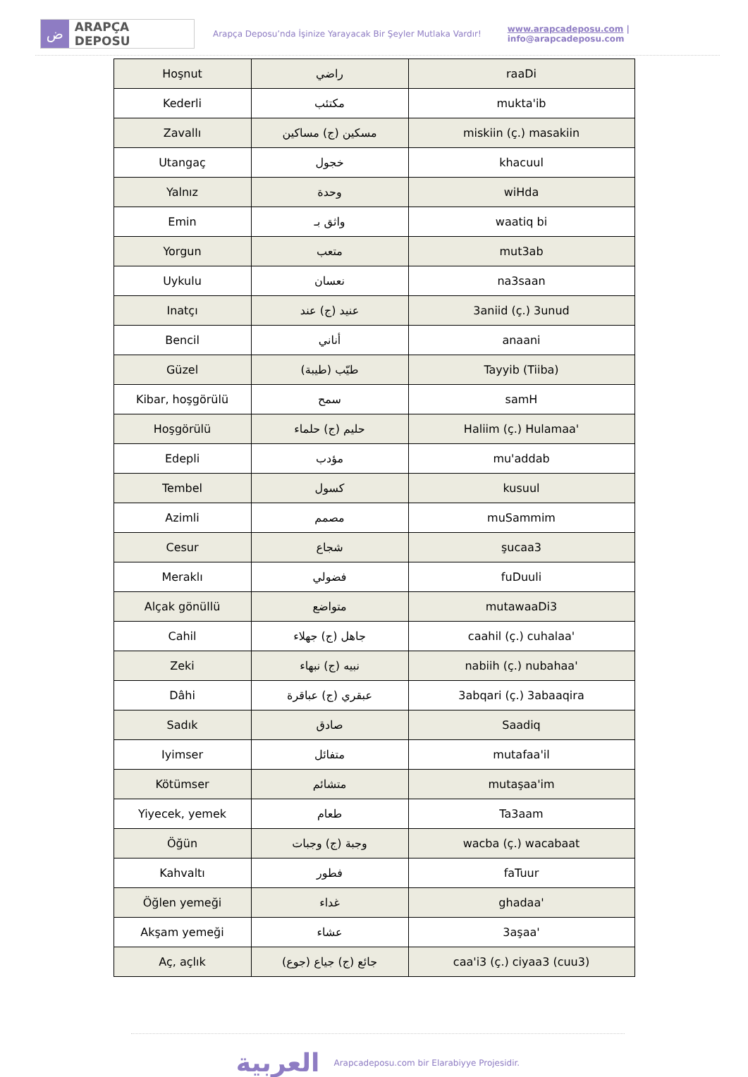ض
ARAPÇA DEPOSU
Arapça Deposu’nda İşinize Yarayacak Bir Şeyler Mutlaka Vardır!
www.arapcadeposu.com | info@arapcadeposu.com
| Hoşnut | راضي | raaDi |
| Kederli | مكتئب | mukta'ib |
| Zavallı | مسكين (ج) مساكين | miskiin (ç.) masakiin |
| Utangaç | خجول | khacuul |
| Yalnız | وحدة | wiHda |
| Emin | واثق بـ | waatiq bi |
| Yorgun | متعب | mut3ab |
| Uykulu | نعسان | na3saan |
| Inatçı | عنيد (ج) عند | 3aniid (ç.) 3unud |
| Bencil | أناني | anaani |
| Güzel | طيّب (طيبة) | Tayyib (Tiiba) |
| Kibar, hoşgörülü | سمح | samH |
| Hoşgörülü | حليم (ج) حلماء | Haliim (ç.) Hulamaa' |
| Edepli | مؤدب | mu'addab |
| Tembel | كسول | kusuul |
| Azimli | مصمم | muSammim |
| Cesur | شجاع | şucaa3 |
| Meraklı | فضولي | fuDuuli |
| Alçak gönüllü | متواضع | mutawaaDi3 |
| Cahil | جاهل (ج) جهلاء | caahil (ç.) cuhalaa' |
| Zeki | نبيه (ج) نبهاء | nabiih (ç.) nubahaa' |
| Dâhi | عبقري (ج) عباقرة | 3abqari (ç.) 3abaaqira |
| Sadık | صادق | Saadiq |
| Iyimser | متفائل | mutafaa'il |
| Kötümser | متشائم | mutaşaa'im |
| Yiyecek, yemek | طعام | Ta3aam |
| Öğün | وجبة (ج) وجبات | wacba (ç.) wacabaat |
| Kahvaltı | فطور | faTuur |
| Öğlen yemeği | غداء | ghadaa' |
| Akşam yemeği | عشاء | 3aşaa' |
| Aç, açlık | جائع (ج) جياع (جوع) | caa'i3 (ç.) ciyaa3 (cuu3) |
العربية
Arapcadeposu.com bir Elarabiyye Projesidir.